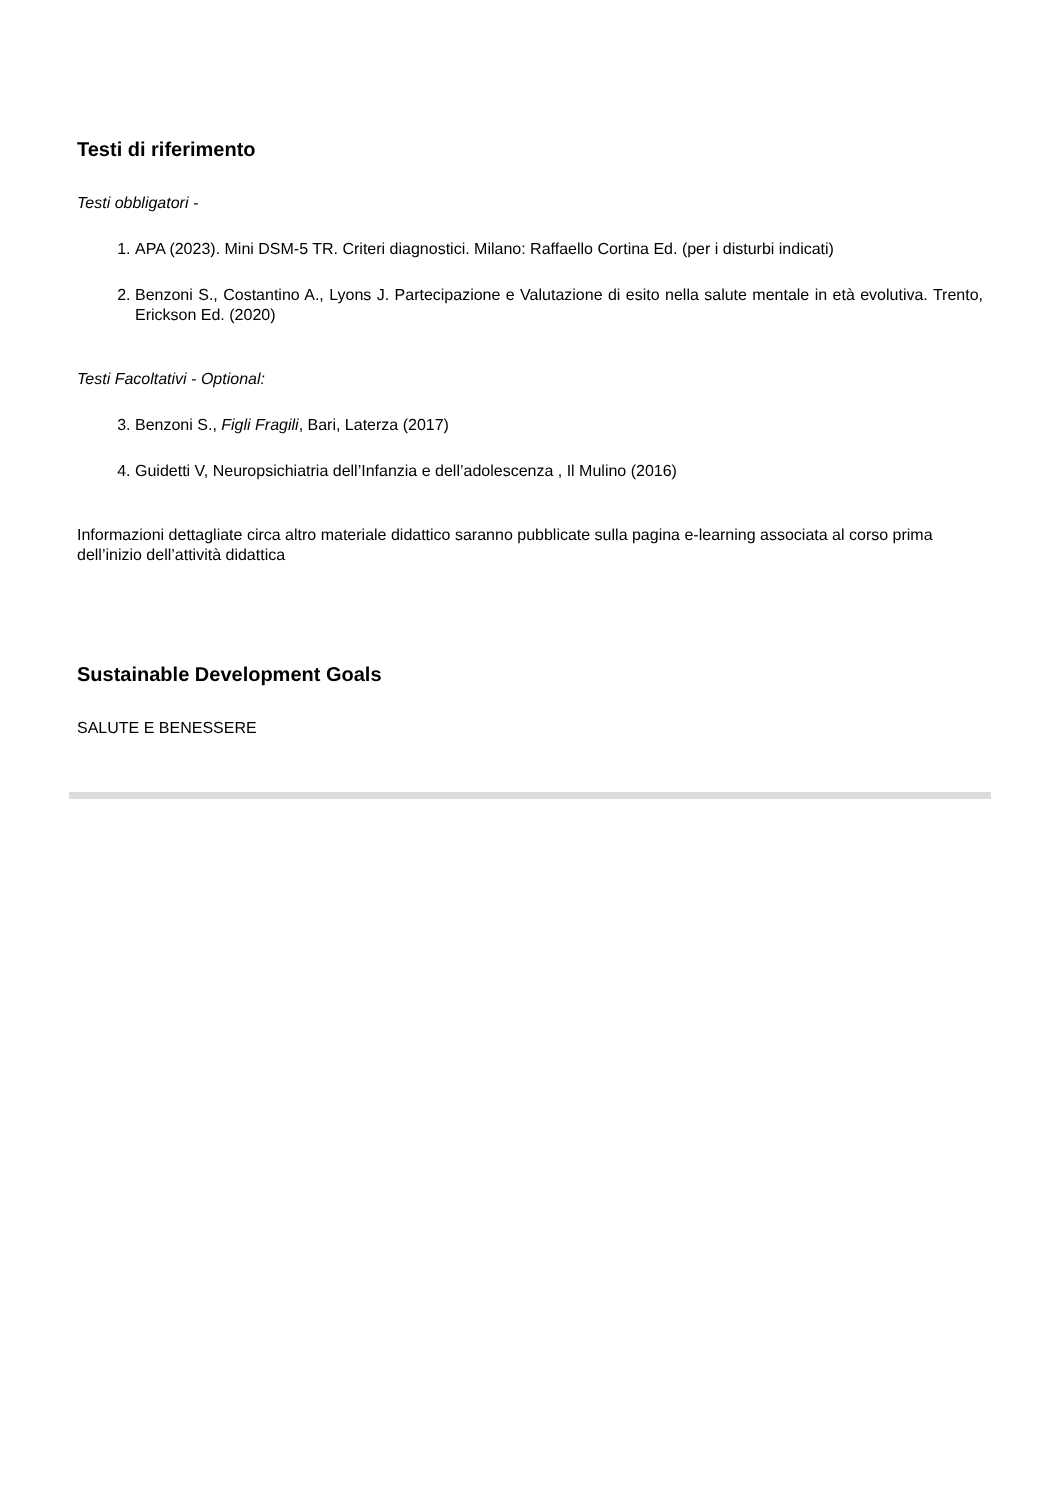Testi di riferimento
Testi obbligatori -
1. APA (2023). Mini DSM-5 TR. Criteri diagnostici. Milano: Raffaello Cortina Ed. (per i disturbi indicati)
2. Benzoni S., Costantino A., Lyons J. Partecipazione e Valutazione di esito nella salute mentale in età evolutiva. Trento, Erickson Ed. (2020)
Testi Facoltativi - Optional:
3. Benzoni S., Figli Fragili, Bari, Laterza (2017)
4. Guidetti V, Neuropsichiatria dell’Infanzia e dell’adolescenza , Il Mulino (2016)
Informazioni dettagliate circa altro materiale didattico saranno pubblicate sulla pagina e-learning associata al corso prima dell’inizio dell’attività didattica
Sustainable Development Goals
SALUTE E BENESSERE